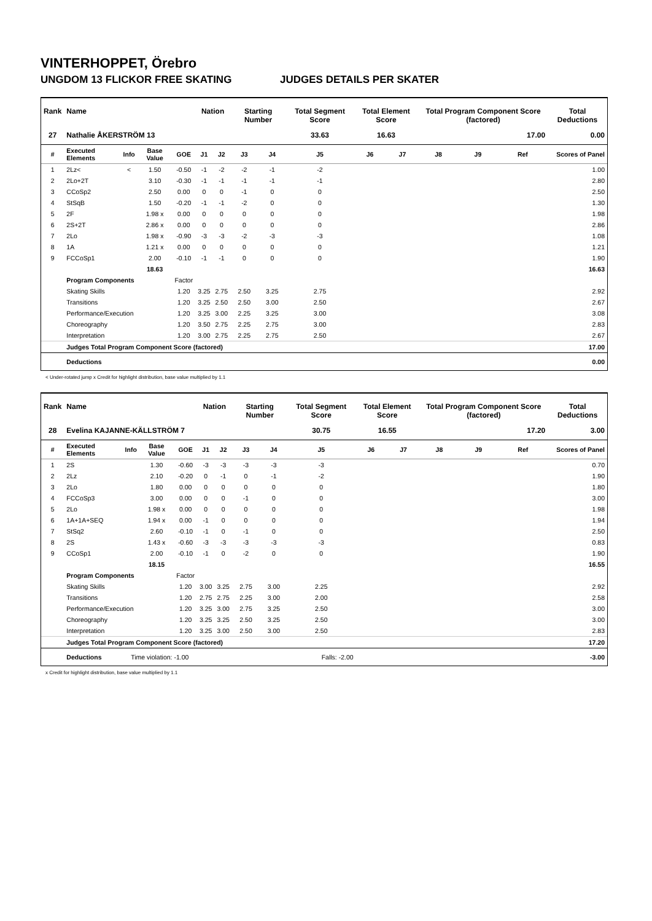VINTERHOPPET, Örebro
UNGDOM 13 FLICKOR FREE SKATING JUDGES DETAILS PER SKATER
| Rank | Name | | | | Nation | | Starting Number | | Total Segment Score | Total Element Score | | Total Program Component Score (factored) | | | Total Deductions |
| --- | --- | --- | --- | --- | --- | --- | --- | --- | --- | --- | --- | --- | --- | --- | --- |
| 27 | Nathalie ÅKERSTRÖM 13 | | | | | | | | 33.63 | 16.63 | | 17.00 | | | 0.00 |
| # | Executed Elements | Info | Base Value | GOE | J1 | J2 | J3 | J4 | J5 | J6 | J7 | J8 | J9 | Ref | Scores of Panel |
| 1 | 2Lz< | < | 1.50 | -0.50 | -1 | -2 | -2 | -1 | -2 | | | | | | 1.00 |
| 2 | 2Lo+2T | | 3.10 | -0.30 | -1 | -1 | -1 | -1 | -1 | | | | | | 2.80 |
| 3 | CCoSp2 | | 2.50 | 0.00 | 0 | 0 | -1 | 0 | 0 | | | | | | 2.50 |
| 4 | StSqB | | 1.50 | -0.20 | -1 | -1 | -2 | 0 | 0 | | | | | | 1.30 |
| 5 | 2F | | 1.98 x | 0.00 | 0 | 0 | 0 | 0 | 0 | | | | | | 1.98 |
| 6 | 2S+2T | | 2.86 x | 0.00 | 0 | 0 | 0 | 0 | 0 | | | | | | 2.86 |
| 7 | 2Lo | | 1.98 x | -0.90 | -3 | -3 | -2 | -3 | -3 | | | | | | 1.08 |
| 8 | 1A | | 1.21 x | 0.00 | 0 | 0 | 0 | 0 | 0 | | | | | | 1.21 |
| 9 | FCCoSp1 | | 2.00 | -0.10 | -1 | -1 | 0 | 0 | 0 | | | | | | 1.90 |
| | | | 18.63 | | | | | | | | | | | | 16.63 |
| | Program Components | | | Factor | | | | | | | | | | | |
| | Skating Skills | | | 1.20 | 3.25 | 2.75 | 2.50 | 3.25 | 2.75 | | | | | | 2.92 |
| | Transitions | | | 1.20 | 3.25 | 2.50 | 2.50 | 3.00 | 2.50 | | | | | | 2.67 |
| | Performance/Execution | | | 1.20 | 3.25 | 3.00 | 2.25 | 3.25 | 3.00 | | | | | | 3.08 |
| | Choreography | | | 1.20 | 3.50 | 2.75 | 2.25 | 2.75 | 3.00 | | | | | | 2.83 |
| | Interpretation | | | 1.20 | 3.00 | 2.75 | 2.25 | 2.75 | 2.50 | | | | | | 2.67 |
| | Judges Total Program Component Score (factored) | | | | | | | | | | | | | | 17.00 |
| | Deductions | | | | | | | | | | | | | | 0.00 |
< Under-rotated jump x Credit for highlight distribution, base value multiplied by 1.1
| Rank | Name | | | | Nation | | Starting Number | | Total Segment Score | Total Element Score | | Total Program Component Score (factored) | | | Total Deductions |
| --- | --- | --- | --- | --- | --- | --- | --- | --- | --- | --- | --- | --- | --- | --- | --- |
| 28 | Evelina KAJANNE-KÄLLSTRÖM 7 | | | | | | | | 30.75 | 16.55 | | 17.20 | | | 3.00 |
| # | Executed Elements | Info | Base Value | GOE | J1 | J2 | J3 | J4 | J5 | J6 | J7 | J8 | J9 | Ref | Scores of Panel |
| 1 | 2S | | 1.30 | -0.60 | -3 | -3 | -3 | -3 | -3 | | | | | | 0.70 |
| 2 | 2Lz | | 2.10 | -0.20 | 0 | -1 | 0 | -1 | -2 | | | | | | 1.90 |
| 3 | 2Lo | | 1.80 | 0.00 | 0 | 0 | 0 | 0 | 0 | | | | | | 1.80 |
| 4 | FCCoSp3 | | 3.00 | 0.00 | 0 | 0 | -1 | 0 | 0 | | | | | | 3.00 |
| 5 | 2Lo | | 1.98 x | 0.00 | 0 | 0 | 0 | 0 | 0 | | | | | | 1.98 |
| 6 | 1A+1A+SEQ | | 1.94 x | 0.00 | -1 | 0 | 0 | 0 | 0 | | | | | | 1.94 |
| 7 | StSq2 | | 2.60 | -0.10 | -1 | 0 | -1 | 0 | 0 | | | | | | 2.50 |
| 8 | 2S | | 1.43 x | -0.60 | -3 | -3 | -3 | -3 | -3 | | | | | | 0.83 |
| 9 | CCoSp1 | | 2.00 | -0.10 | -1 | 0 | -2 | 0 | 0 | | | | | | 1.90 |
| | | | 18.15 | | | | | | | | | | | | 16.55 |
| | Program Components | | | Factor | | | | | | | | | | | |
| | Skating Skills | | | 1.20 | 3.00 | 3.25 | 2.75 | 3.00 | 2.25 | | | | | | 2.92 |
| | Transitions | | | 1.20 | 2.75 | 2.75 | 2.25 | 3.00 | 2.00 | | | | | | 2.58 |
| | Performance/Execution | | | 1.20 | 3.25 | 3.00 | 2.75 | 3.25 | 2.50 | | | | | | 3.00 |
| | Choreography | | | 1.20 | 3.25 | 3.25 | 2.50 | 3.25 | 2.50 | | | | | | 3.00 |
| | Interpretation | | | 1.20 | 3.25 | 3.00 | 2.50 | 3.00 | 2.50 | | | | | | 2.83 |
| | Judges Total Program Component Score (factored) | | | | | | | | | | | | | | 17.20 |
| | Deductions | Time violation: -1.00 | | | | | | | Falls: -2.00 | | | | | | -3.00 |
x Credit for highlight distribution, base value multiplied by 1.1